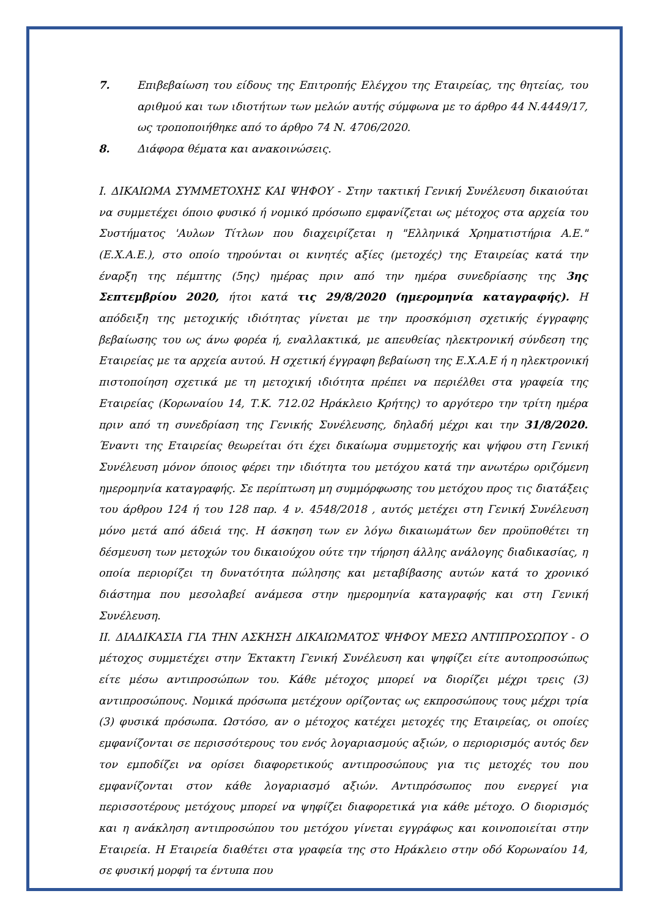7. Επιβεβαίωση του είδους της Επιτροπής Ελέγχου της Εταιρείας, της θητείας, του αριθμού και των ιδιοτήτων των μελών αυτής σύμφωνα με το άρθρο 44 Ν.4449/17, ως τροποποιήθηκε από το άρθρο 74 Ν. 4706/2020.
8. Διάφορα θέματα και ανακοινώσεις.
I. ΔΙΚΑΙΩΜΑ ΣΥΜΜΕΤΟΧΗΣ ΚΑΙ ΨΗΦΟΥ - Στην τακτική Γενική Συνέλευση δικαιούται να συμμετέχει όποιο φυσικό ή νομικό πρόσωπο εμφανίζεται ως μέτοχος στα αρχεία του Συστήματος 'Αυλων Τίτλων που διαχειρίζεται η "Ελληνικά Χρηματιστήρια Α.Ε." (Ε.Χ.Α.Ε.), στο οποίο τηρούνται οι κινητές αξίες (μετοχές) της Εταιρείας κατά την έναρξη της πέμπτης (5ης) ημέρας πριν από την ημέρα συνεδρίασης της 3ης Σεπτεμβρίου 2020, ήτοι κατά τις 29/8/2020 (ημερομηνία καταγραφής). Η απόδειξη της μετοχικής ιδιότητας γίνεται με την προσκόμιση σχετικής έγγραφης βεβαίωσης του ως άνω φορέα ή, εναλλακτικά, με απευθείας ηλεκτρονική σύνδεση της Εταιρείας με τα αρχεία αυτού. Η σχετική έγγραφη βεβαίωση της Ε.Χ.Α.Ε ή η ηλεκτρονική πιστοποίηση σχετικά με τη μετοχική ιδιότητα πρέπει να περιέλθει στα γραφεία της Εταιρείας (Κορωναίου 14, Τ.Κ. 712.02 Ηράκλειο Κρήτης) το αργότερο την τρίτη ημέρα πριν από τη συνεδρίαση της Γενικής Συνέλευσης, δηλαδή μέχρι και την 31/8/2020. Έναντι της Εταιρείας θεωρείται ότι έχει δικαίωμα συμμετοχής και ψήφου στη Γενική Συνέλευση μόνον όποιος φέρει την ιδιότητα του μετόχου κατά την ανωτέρω οριζόμενη ημερομηνία καταγραφής. Σε περίπτωση μη συμμόρφωσης του μετόχου προς τις διατάξεις του άρθρου 124 ή του 128 παρ. 4 ν. 4548/2018 , αυτός μετέχει στη Γενική Συνέλευση μόνο μετά από άδειά της. Η άσκηση των εν λόγω δικαιωμάτων δεν προϋποθέτει τη δέσμευση των μετοχών του δικαιούχου ούτε την τήρηση άλλης ανάλογης διαδικασίας, η οποία περιορίζει τη δυνατότητα πώλησης και μεταβίβασης αυτών κατά το χρονικό διάστημα που μεσολαβεί ανάμεσα στην ημερομηνία καταγραφής και στη Γενική Συνέλευση.
II. ΔΙΑΔΙΚΑΣΙΑ ΓΙΑ ΤΗΝ ΑΣΚΗΣΗ ΔΙΚΑΙΩΜΑΤΟΣ ΨΗΦΟΥ ΜΕΣΩ ΑΝΤΙΠΡΟΣΩΠΟΥ - Ο μέτοχος συμμετέχει στην Έκτακτη Γενική Συνέλευση και ψηφίζει είτε αυτοπροσώπως είτε μέσω αντιπροσώπων του. Κάθε μέτοχος μπορεί να διορίζει μέχρι τρεις (3) αντιπροσώπους. Νομικά πρόσωπα μετέχουν ορίζοντας ως εκπροσώπους τους μέχρι τρία (3) φυσικά πρόσωπα. Ωστόσο, αν ο μέτοχος κατέχει μετοχές της Εταιρείας, οι οποίες εμφανίζονται σε περισσότερους του ενός λογαριασμούς αξιών, ο περιορισμός αυτός δεν τον εμποδίζει να ορίσει διαφορετικούς αντιπροσώπους για τις μετοχές του που εμφανίζονται στον κάθε λογαριασμό αξιών. Αντιπρόσωπος που ενεργεί για περισσοτέρους μετόχους μπορεί να ψηφίζει διαφορετικά για κάθε μέτοχο. Ο διορισμός και η ανάκληση αντιπροσώπου του μετόχου γίνεται εγγράφως και κοινοποιείται στην Εταιρεία. Η Εταιρεία διαθέτει στα γραφεία της στο Ηράκλειο στην οδό Κορωναίου 14, σε φυσική μορφή τα έντυπα που